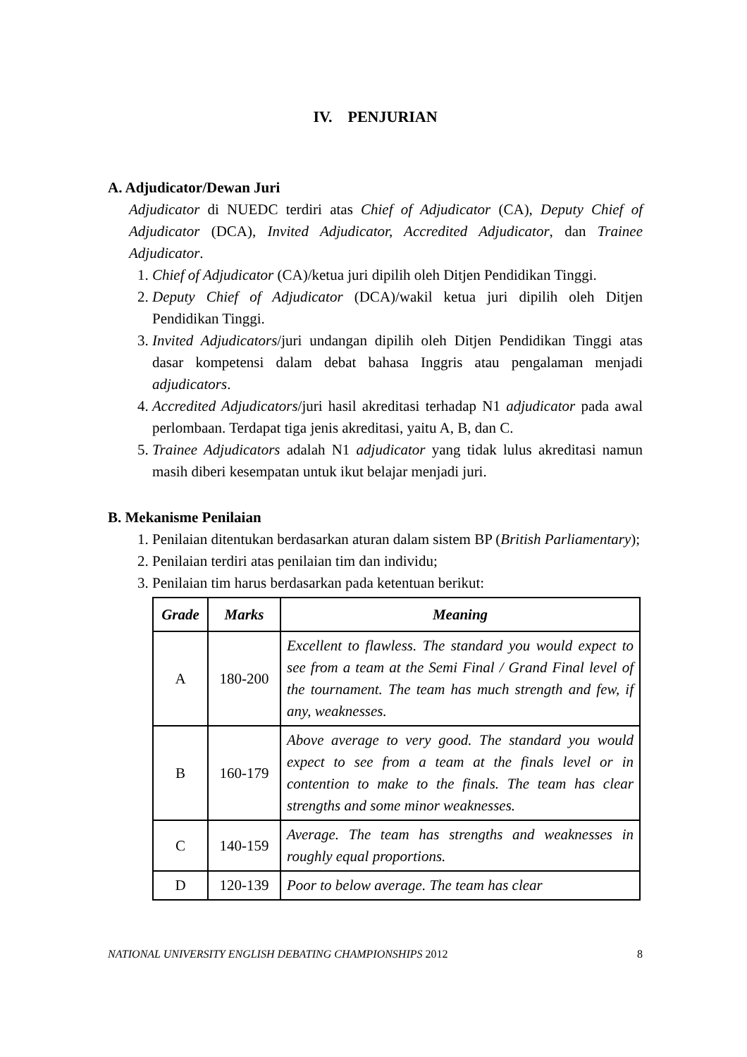IV. PENJURIAN
A. Adjudicator/Dewan Juri
Adjudicator di NUEDC terdiri atas Chief of Adjudicator (CA), Deputy Chief of Adjudicator (DCA), Invited Adjudicator, Accredited Adjudicator, dan Trainee Adjudicator.
1. Chief of Adjudicator (CA)/ketua juri dipilih oleh Ditjen Pendidikan Tinggi.
2. Deputy Chief of Adjudicator (DCA)/wakil ketua juri dipilih oleh Ditjen Pendidikan Tinggi.
3. Invited Adjudicators/juri undangan dipilih oleh Ditjen Pendidikan Tinggi atas dasar kompetensi dalam debat bahasa Inggris atau pengalaman menjadi adjudicators.
4. Accredited Adjudicators/juri hasil akreditasi terhadap N1 adjudicator pada awal perlombaan. Terdapat tiga jenis akreditasi, yaitu A, B, dan C.
5. Trainee Adjudicators adalah N1 adjudicator yang tidak lulus akreditasi namun masih diberi kesempatan untuk ikut belajar menjadi juri.
B. Mekanisme Penilaian
1. Penilaian ditentukan berdasarkan aturan dalam sistem BP (British Parliamentary);
2. Penilaian terdiri atas penilaian tim dan individu;
3. Penilaian tim harus berdasarkan pada ketentuan berikut:
| Grade | Marks | Meaning |
| --- | --- | --- |
| A | 180-200 | Excellent to flawless. The standard you would expect to see from a team at the Semi Final / Grand Final level of the tournament. The team has much strength and few, if any, weaknesses. |
| B | 160-179 | Above average to very good. The standard you would expect to see from a team at the finals level or in contention to make to the finals. The team has clear strengths and some minor weaknesses. |
| C | 140-159 | Average. The team has strengths and weaknesses in roughly equal proportions. |
| D | 120-139 | Poor to below average. The team has clear |
NATIONAL UNIVERSITY ENGLISH DEBATING CHAMPIONSHIPS 2012 8